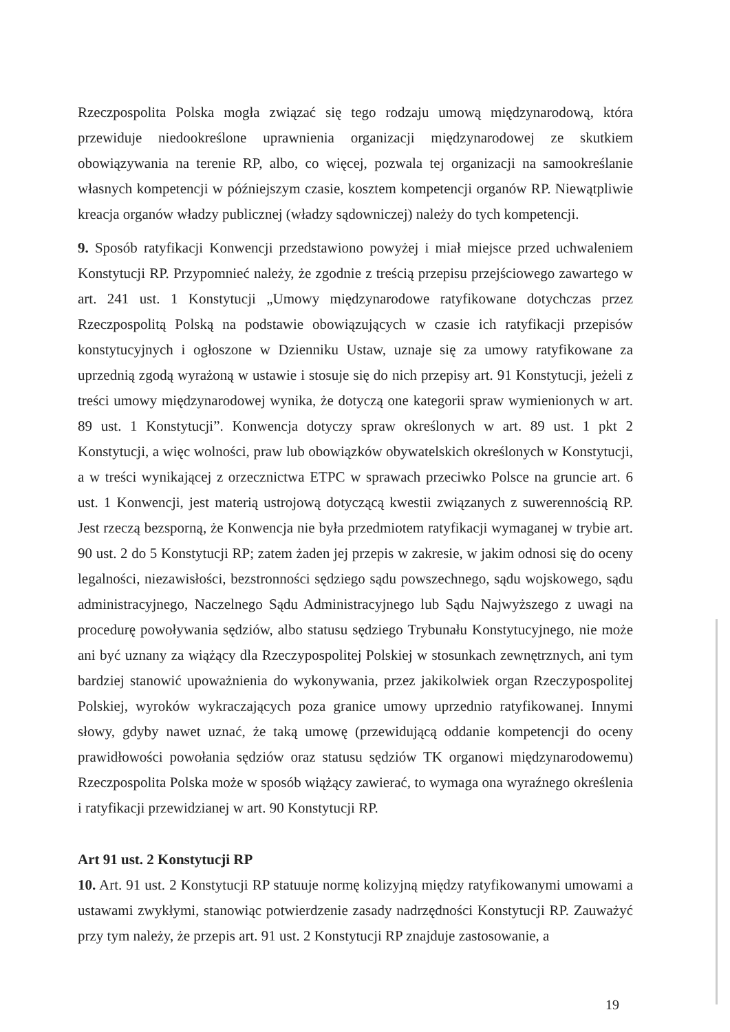Rzeczpospolita Polska mogła związać się tego rodzaju umową międzynarodową, która przewiduje niedookreślone uprawnienia organizacji międzynarodowej ze skutkiem obowiązywania na terenie RP, albo, co więcej, pozwala tej organizacji na samookreślanie własnych kompetencji w późniejszym czasie, kosztem kompetencji organów RP. Niewątpliwie kreacja organów władzy publicznej (władzy sądowniczej) należy do tych kompetencji.
9. Sposób ratyfikacji Konwencji przedstawiono powyżej i miał miejsce przed uchwaleniem Konstytucji RP. Przypomnieć należy, że zgodnie z treścią przepisu przejściowego zawartego w art. 241 ust. 1 Konstytucji „Umowy międzynarodowe ratyfikowane dotychczas przez Rzeczpospolitą Polską na podstawie obowiązujących w czasie ich ratyfikacji przepisów konstytucyjnych i ogłoszone w Dzienniku Ustaw, uznaje się za umowy ratyfikowane za uprzednią zgodą wyrażoną w ustawie i stosuje się do nich przepisy art. 91 Konstytucji, jeżeli z treści umowy międzynarodowej wynika, że dotyczą one kategorii spraw wymienionych w art. 89 ust. 1 Konstytucji”. Konwencja dotyczy spraw określonych w art. 89 ust. 1 pkt 2 Konstytucji, a więc wolności, praw lub obowiązków obywatelskich określonych w Konstytucji, a w treści wynikającej z orzecznictwa ETPC w sprawach przeciwko Polsce na gruncie art. 6 ust. 1 Konwencji, jest materią ustrojową dotyczącą kwestii związanych z suwerennością RP. Jest rzeczą bezsporną, że Konwencja nie była przedmiotem ratyfikacji wymaganej w trybie art. 90 ust. 2 do 5 Konstytucji RP; zatem żaden jej przepis w zakresie, w jakim odnosi się do oceny legalności, niezawisłości, bezstronności sędziego sądu powszechnego, sądu wojskowego, sądu administracyjnego, Naczelnego Sądu Administracyjnego lub Sądu Najwyższego z uwagi na procedurę powoływania sędziów, albo statusu sędziego Trybunału Konstytucyjnego, nie może ani być uznany za wiążący dla Rzeczypospolitej Polskiej w stosunkach zewnętrznych, ani tym bardziej stanowić upoważnienia do wykonywania, przez jakikolwiek organ Rzeczypospolitej Polskiej, wyroków wykraczających poza granice umowy uprzednio ratyfikowanej. Innymi słowy, gdyby nawet uznać, że taką umowę (przewidującą oddanie kompetencji do oceny prawidłowości powołania sędziów oraz statusu sędziów TK organowi międzynarodowemu) Rzeczpospolita Polska może w sposób wiążący zawierać, to wymaga ona wyraźnego określenia i ratyfikacji przewidzianej w art. 90 Konstytucji RP.
Art 91 ust. 2 Konstytucji RP
10. Art. 91 ust. 2 Konstytucji RP statuuje normę kolizyjną między ratyfikowanymi umowami a ustawami zwykłymi, stanowiąc potwierdzenie zasady nadrzędności Konstytucji RP. Zauważyć przy tym należy, że przepis art. 91 ust. 2 Konstytucji RP znajduje zastosowanie, a
19